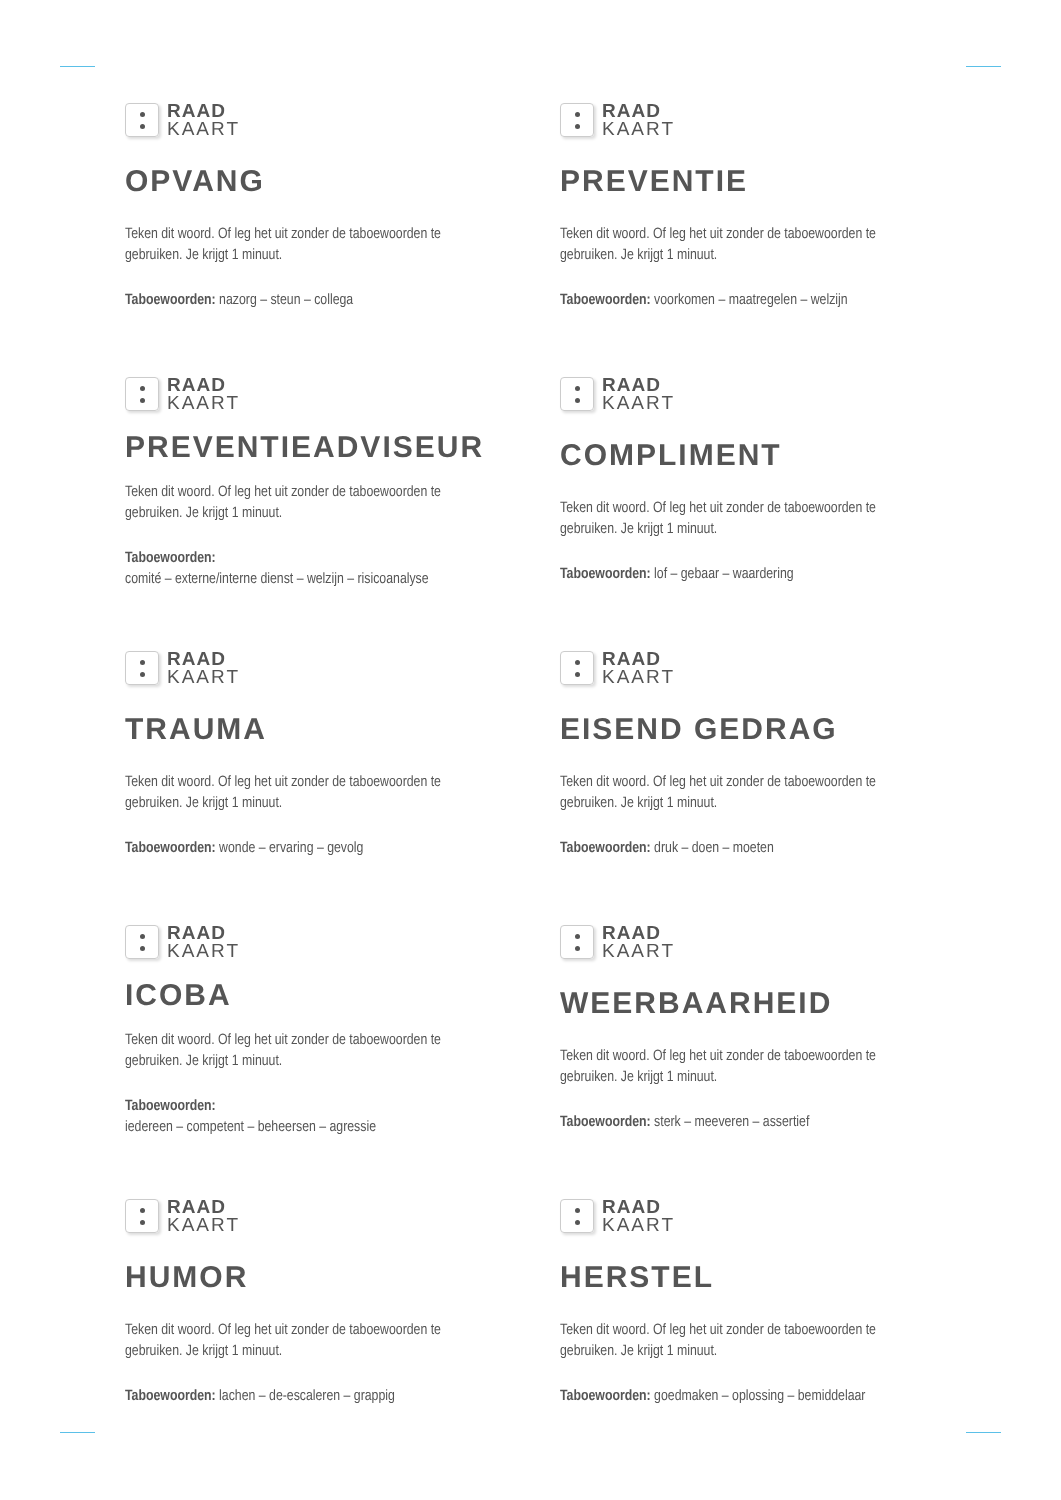RAAD
KAART
OPVANG
Teken dit woord. Of leg het uit zonder de taboewoorden te gebruiken. Je krijgt 1 minuut.
Taboewoorden: nazorg – steun – collega
RAAD
KAART
PREVENTIE
Teken dit woord. Of leg het uit zonder de taboewoorden te gebruiken. Je krijgt 1 minuut.
Taboewoorden: voorkomen – maatregelen – welzijn
RAAD
KAART
PREVENTIEADVISEUR
Teken dit woord. Of leg het uit zonder de taboewoorden te gebruiken. Je krijgt 1 minuut.
Taboewoorden:
comité – externe/interne dienst – welzijn – risicoanalyse
RAAD
KAART
COMPLIMENT
Teken dit woord. Of leg het uit zonder de taboewoorden te gebruiken. Je krijgt 1 minuut.
Taboewoorden: lof – gebaar – waardering
RAAD
KAART
TRAUMA
Teken dit woord. Of leg het uit zonder de taboewoorden te gebruiken. Je krijgt 1 minuut.
Taboewoorden: wonde – ervaring – gevolg
RAAD
KAART
EISEND GEDRAG
Teken dit woord. Of leg het uit zonder de taboewoorden te gebruiken. Je krijgt 1 minuut.
Taboewoorden: druk – doen – moeten
RAAD
KAART
ICOBA
Teken dit woord. Of leg het uit zonder de taboewoorden te gebruiken. Je krijgt 1 minuut.
Taboewoorden:
iedereen – competent – beheersen – agressie
RAAD
KAART
WEERBAARHEID
Teken dit woord. Of leg het uit zonder de taboewoorden te gebruiken. Je krijgt 1 minuut.
Taboewoorden: sterk – meeveren – assertief
RAAD
KAART
HUMOR
Teken dit woord. Of leg het uit zonder de taboewoorden te gebruiken. Je krijgt 1 minuut.
Taboewoorden: lachen – de-escaleren – grappig
RAAD
KAART
HERSTEL
Teken dit woord. Of leg het uit zonder de taboewoorden te gebruiken. Je krijgt 1 minuut.
Taboewoorden: goedmaken – oplossing – bemiddelaar